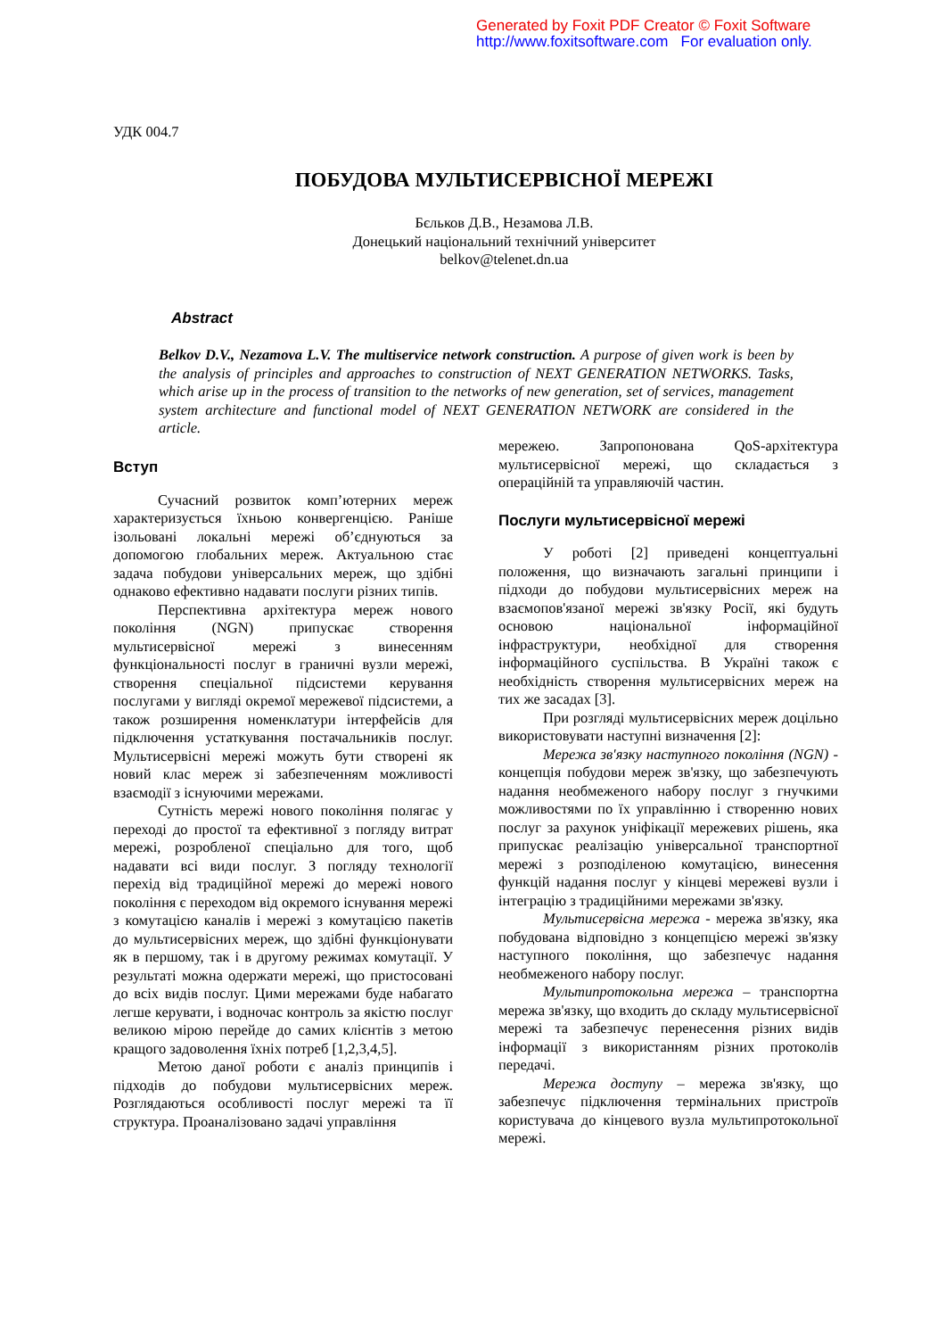Generated by Foxit PDF Creator © Foxit Software
http://www.foxitsoftware.com For evaluation only.
УДК 004.7
ПОБУДОВА МУЛЬТИСЕРВІСНОЇ МЕРЕЖІ
Бєльков Д.В., Незамова Л.В.
Донецький національний технічний університет
belkov@telenet.dn.ua
Abstract
Belkov D.V., Nezamova L.V. The multiservice network construction. A purpose of given work is been by the analysis of principles and approaches to construction of NEXT GENERATION NETWORKS. Tasks, which arise up in the process of transition to the networks of new generation, set of services, management system architecture and functional model of NEXT GENERATION NETWORK are considered in the article.
Вступ
Сучасний розвиток комп’ютерних мереж характеризується їхньою конвергенцією. Раніше ізольовані локальні мережі об’єднуються за допомогою глобальних мереж. Актуальною стає задача побудови універсальних мереж, що здібні однаково ефективно надавати послуги різних типів.
Перспективна архітектура мереж нового покоління (NGN) припускає створення мультисервісної мережі з винесенням функціональності послуг в граничні вузли мережі, створення спеціальної підсистеми керування послугами у вигляді окремої мережевої підсистеми, а також розширення номенклатури інтерфейсів для підключення устаткування постачальників послуг. Мультисервісні мережі можуть бути створені як новий клас мереж зі забезпеченням можливості взаємодії з існуючими мережами.
Сутність мережі нового покоління полягає у переході до простої та ефективної з погляду витрат мережі, розробленої спеціально для того, щоб надавати всі види послуг. З погляду технології перехід від традиційної мережі до мережі нового покоління є переходом від окремого існування мережі з комутацією каналів і мережі з комутацією пакетів до мультисервісних мереж, що здібні функціонувати як в першому, так і в другому режимах комутації. У результаті можна одержати мережі, що пристосовані до всіх видів послуг. Цими мережами буде набагато легше керувати, і водночас контроль за якістю послуг великою мірою перейде до самих клієнтів з метою кращого задоволення їхніх потреб [1,2,3,4,5].
Метою даної роботи є аналіз принципів і підходів до побудови мультисервісних мереж. Розглядаються особливості послуг мережі та її структура. Проаналізовано задачі управління
мережею. Запропонована QoS-архітектура мультисервісної мережі, що складається з операційній та управляючій частин.
Послуги мультисервісної мережі
У роботі [2] приведені концептуальні положення, що визначають загальні принципи і підходи до побудови мультисервісних мереж на взаємопов'язаної мережі зв'язку Росії, які будуть основою національної інформаційної інфраструктури, необхідної для створення інформаційного суспільства. В Україні також є необхідність створення мультисервісних мереж на тих же засадах [3].
При розгляді мультисервісних мереж доцільно використовувати наступні визначення [2]:
Мережа зв'язку наступного покоління (NGN) - концепція побудови мереж зв'язку, що забезпечують надання необмеженого набору послуг з гнучкими можливостями по їх управлінню і створенню нових послуг за рахунок уніфікації мережевих рішень, яка припускає реалізацію універсальної транспортної мережі з розподіленою комутацією, винесення функцій надання послуг у кінцеві мережеві вузли і інтеграцію з традиційними мережами зв'язку.
Мультисервісна мережа - мережа зв'язку, яка побудована відповідно з концепцією мережі зв'язку наступного покоління, що забезпечує надання необмеженого набору послуг.
Мультипротокольна мережа – транспортна мережа зв'язку, що входить до складу мультисервісної мережі та забезпечує перенесення різних видів інформації з використанням різних протоколів передачі.
Мережа доступу – мережа зв'язку, що забезпечує підключення термінальних пристроїв користувача до кінцевого вузла мультипротокольної мережі.